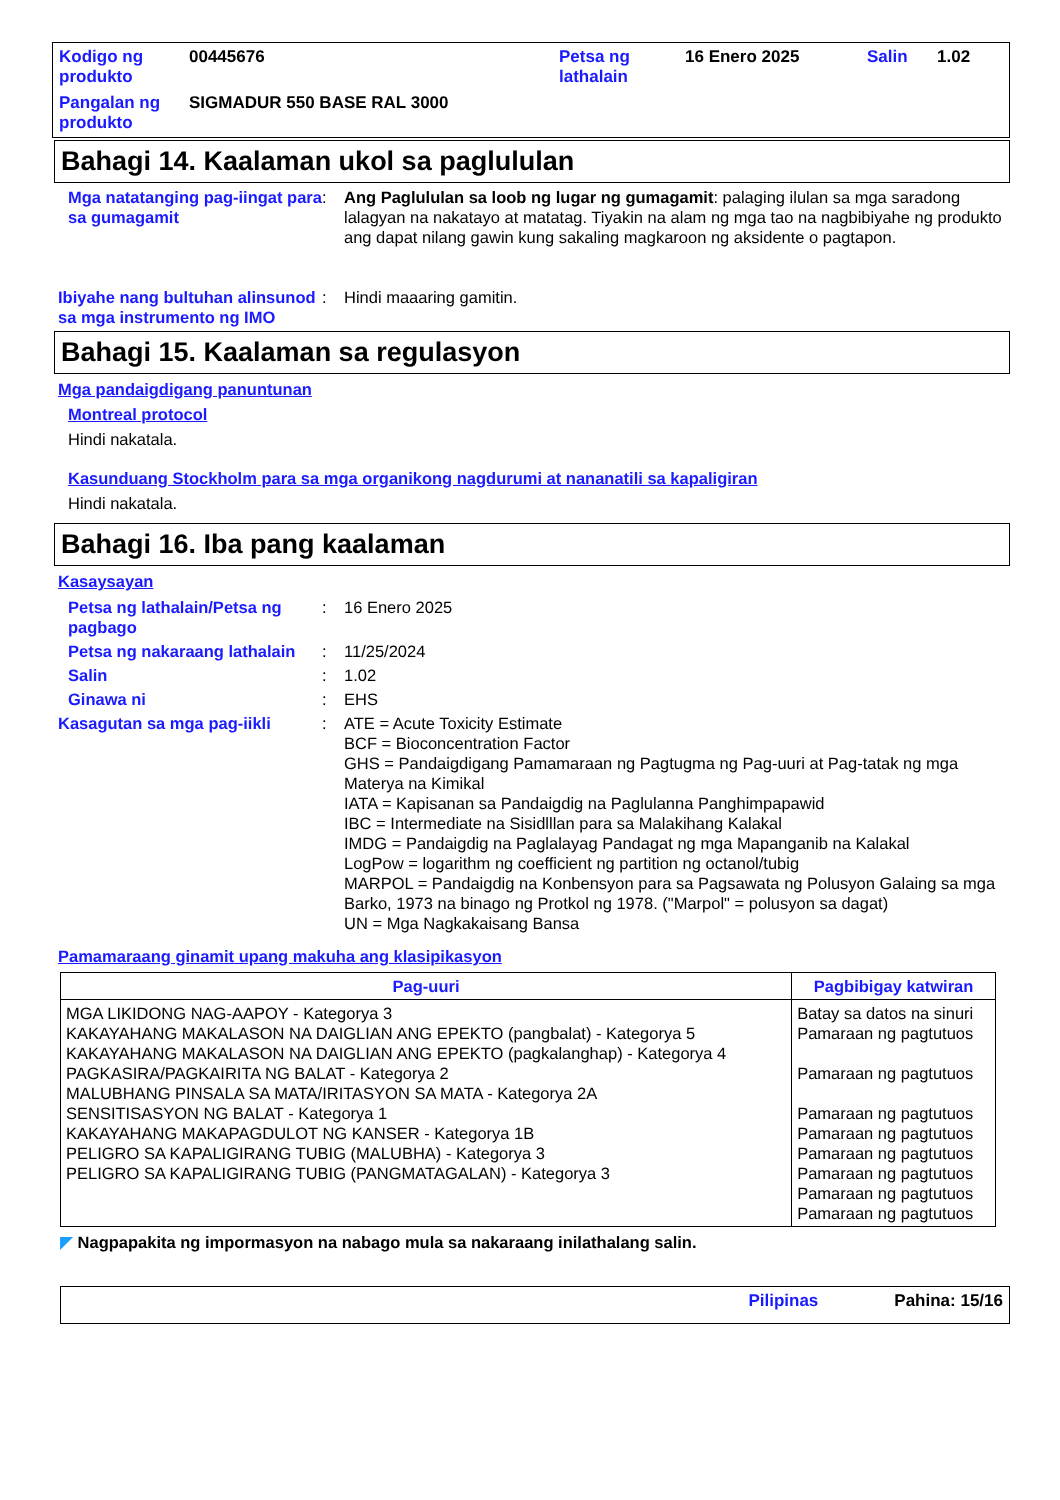Kodigo ng produkto
00445676
Petsa ng lathalain
16 Enero 2025
Salin
1.02
Pangalan ng produkto
SIGMADUR 550 BASE RAL 3000
Bahagi 14. Kaalaman ukol sa paglululan
Mga natatanging pag-iingat para sa gumagamit
:
Ang Paglululan sa loob ng lugar ng gumagamit: palaging ilulan sa mga saradong lalagyan na nakatayo at matatag. Tiyakin na alam ng mga tao na nagbibiyahe ng produkto ang dapat nilang gawin kung sakaling magkaroon ng aksidente o pagtapon.
Ibiyahe nang bultuhan alinsunod sa mga instrumento ng IMO
:
Hindi maaaring gamitin.
Bahagi 15. Kaalaman sa regulasyon
Mga pandaigdigang panuntunan
Montreal protocol
Hindi nakatala.
Kasunduang Stockholm para sa mga organikong nagdurumi at nananatili sa kapaligiran
Hindi nakatala.
Bahagi 16. Iba pang kaalaman
Kasaysayan
Petsa ng lathalain/Petsa ng pagbago
:
16 Enero 2025
Petsa ng nakaraang lathalain
:
11/25/2024
Salin
:
1.02
Ginawa ni
:
EHS
Kasagutan sa mga pag-iikli
:
ATE = Acute Toxicity Estimate
BCF = Bioconcentration Factor
GHS = Pandaigdigang Pamamaraan ng Pagtugma ng Pag-uuri at Pag-tatak ng mga Materya na Kimikal
IATA = Kapisanan sa Pandaigdig na Paglulanna Panghimpapawid
IBC = Intermediate na Sisidlllan para sa Malakihang Kalakal
IMDG = Pandaigdig na Paglalayag Pandagat ng mga Mapanganib na Kalakal
LogPow = logarithm ng coefficient ng partition ng octanol/tubig
MARPOL = Pandaigdig na Konbensyon para sa Pagsawata ng Polusyon Galaing sa mga Barko, 1973 na binago ng Protkol ng 1978. ("Marpol" = polusyon sa dagat)
UN = Mga Nagkakaisang Bansa
Pamamaraang ginamit upang makuha ang klasipikasyon
| Pag-uuri | Pagbibigay katwiran |
| --- | --- |
| MGA LIKIDONG NAG-AAPOY - Kategorya 3 KAKAYAHANG MAKALASON NA DAIGLIAN ANG EPEKTO (pangbalat) - Kategorya 5 KAKAYAHANG MAKALASON NA DAIGLIAN ANG EPEKTO (pagkalanghap) - Kategorya 4 PAGKASIRA/PAGKAIRITA NG BALAT - Kategorya 2 MALUBHANG PINSALA SA MATA/IRITASYON SA MATA - Kategorya 2A SENSITISASYON NG BALAT - Kategorya 1 KAKAYAHANG MAKAPAGDULOT NG KANSER - Kategorya 1B PELIGRO SA KAPALIGIRANG TUBIG (MALUBHA) - Kategorya 3 PELIGRO SA KAPALIGIRANG TUBIG (PANGMATAGALAN) - Kategorya 3 | Batay sa datos na sinuri Pamaraan ng pagtutuos Pamaraan ng pagtutuos Pamaraan ng pagtutuos Pamaraan ng pagtutuos Pamaraan ng pagtutuos Pamaraan ng pagtutuos Pamaraan ng pagtutuos Pamaraan ng pagtutuos |
◤ Nagpapakita ng impormasyon na nabago mula sa nakaraang inilathalang salin.
Pilipinas Pahina: 15/16